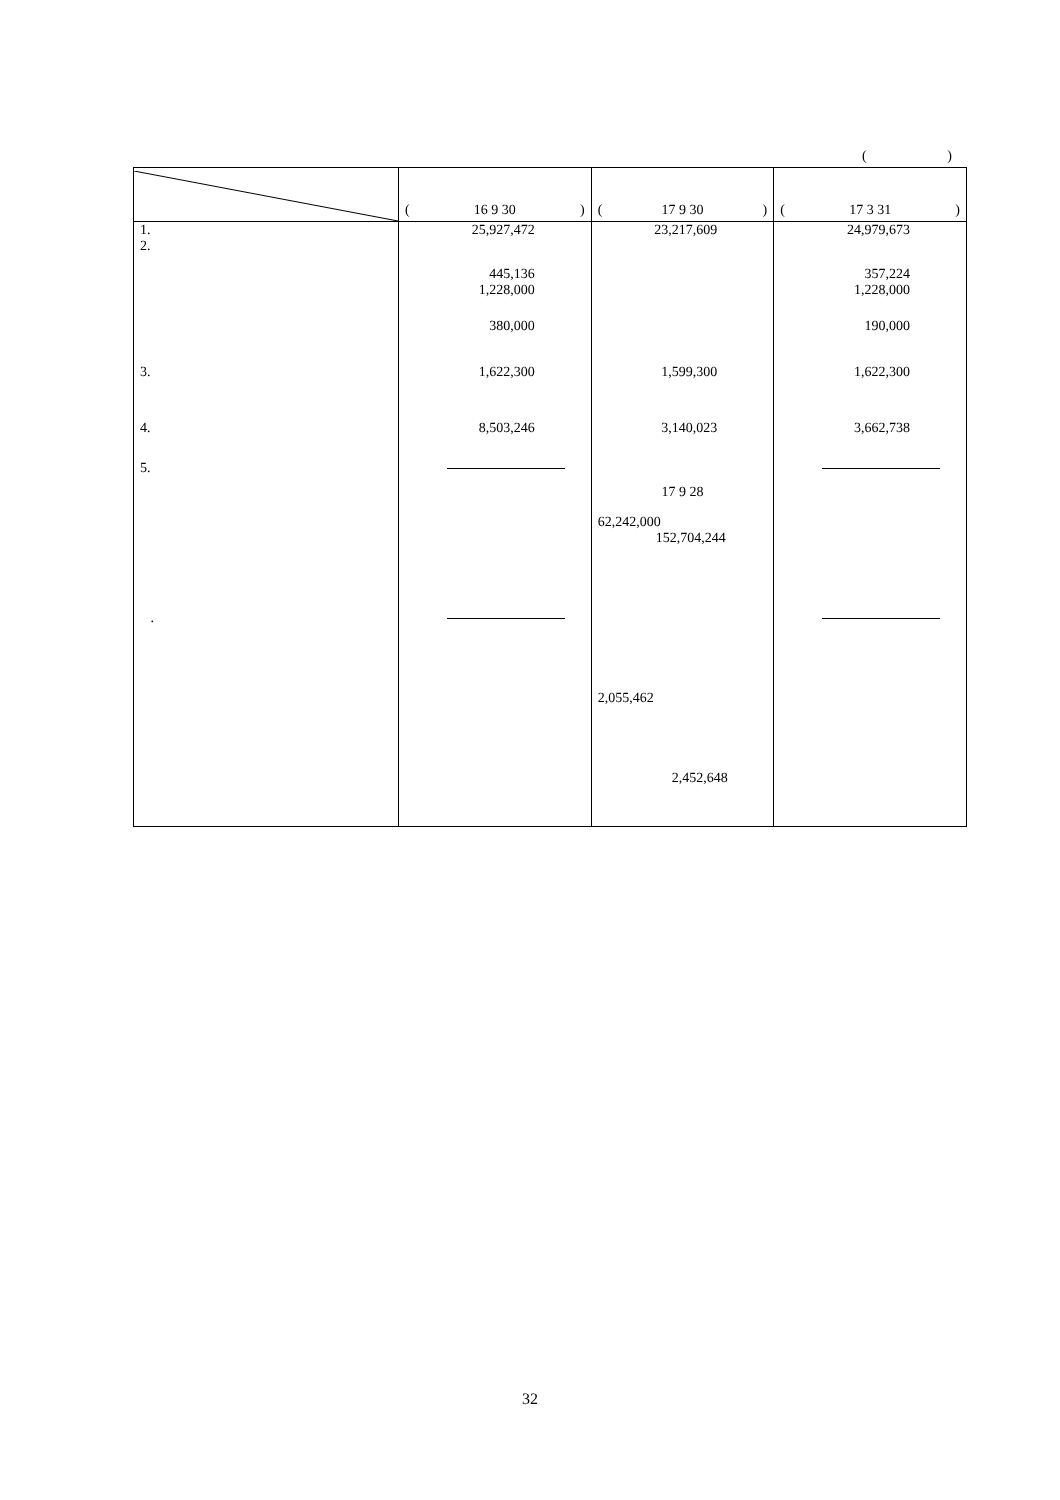()
| | ( 16 9 30 ) | ( 17 9 30 ) | ( 17 3 31 ) |
| --- | --- | --- | --- |
| 1. | 25,927,472 | 23,217,609 | 24,979,673 |
| 2. | | | |
| | 445,136 | | 357,224 |
| | 1,228,000 | | 1,228,000 |
| | 380,000 | | 190,000 |
| 3. | 1,622,300 | 1,599,300 | 1,622,300 |
| 4. | 8,503,246 | 3,140,023 | 3,662,738 |
| 5. | | 17 9 28 | |
| | | 62,242,000 152,704,244 | |
| . | | | |
| | | 2,055,462 | |
| | | 2,452,648 | |
32